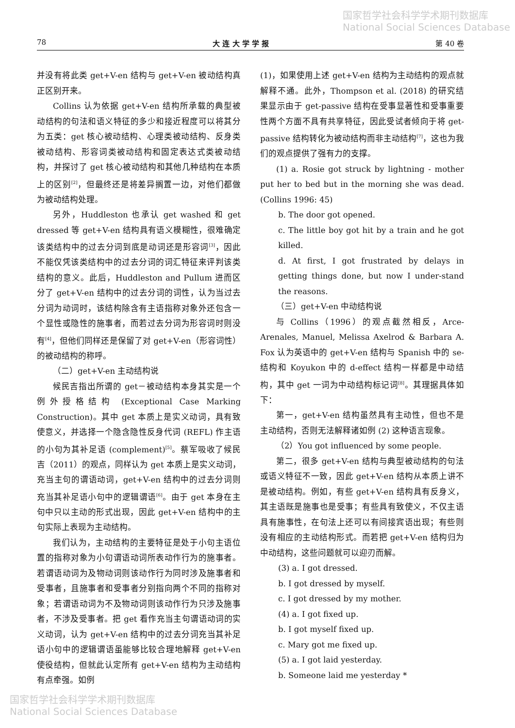国家哲学社会科学学术期刊数据库
National Social Sciences Database
78 大 连 大 学 学 报 第 40 卷
并没有将此类 get+V-en 结构与 get+V-en 被动结构真正区别开来。
Collins 认为依据 get+V-en 结构所承载的典型被动结构的句法和语义特征的多少和接近程度可以将其分为五类：get 核心被动结构、心理类被动结构、反身类被动结构、形容词类被动结构和固定表达式类被动结构，并探讨了 get 核心被动结构和其他几种结构在本质上的区别<sup>[2]</sup>，但最终还是将差异搁置一边，对他们都做为被动结构处理。
另外，Huddleston 也承认 get washed 和 get dressed 等 get+V-en 结构具有语义模糊性，很难确定该类结构中的过去分词到底是动词还是形容词<sup>[3]</sup>，因此不能仅凭该类结构中的过去分词的词汇特征来评判该类结构的意义。此后，Huddleston and Pullum 进而区分了 get+V-en 结构中的过去分词的词性，认为当过去分词为动词时，该结构除含有主语指称对象外还包含一个显性或隐性的施事者，而若过去分词为形容词时则没有<sup>[4]</sup>，但他们同样还是保留了对 get+V-en（形容词性）的被动结构的称呼。
（二）get+V-en 主动结构说
候民吉指出所谓的 get－被动结构本身其实是一个例外授格结构 (Exceptional Case Marking Construction)。其中 get 本质上是实义动词，具有致使意义，并选择一个隐含隐性反身代词 (REFL) 作主语的小句为其补足语 (complement)<sup>[5]</sup>。蔡军吸收了候民吉（2011）的观点，同样认为 get 本质上是实义动词，充当主句的谓语动词，get+V-en 结构中的过去分词则充当其补足语小句中的逻辑谓语<sup>[6]</sup>。由于 get 本身在主句中只以主动的形式出现，因此 get+V-en 结构中的主句实际上表现为主动结构。
我们认为，主动结构的主要特征是处于小句主语位置的指称对象为小句谓语动词所表动作行为的施事者。若谓语动词为及物动词则该动作行为同时涉及施事者和受事者，且施事者和受事者分别指向两个不同的指称对象；若谓语动词为不及物动词则该动作行为只涉及施事者，不涉及受事者。把 get 看作充当主句谓语动词的实义动词，认为 get+V-en 结构中的过去分词充当其补足语小句中的逻辑谓语虽能够比较合理地解释 get+V-en 使役结构，但就此认定所有 get+V-en 结构为主动结构有点牵强。如例
(1)，如果使用上述 get+V-en 结构为主动结构的观点就解释不通。此外，Thompson et al. (2018) 的研究结果显示由于 get-passive 结构在受事显著性和受事重要性两个方面不具有共享特征，因此受试者倾向于将 get-passive 结构转化为被动结构而非主动结构<sup>[7]</sup>，这也为我们的观点提供了强有力的支撑。
(1) a. Rosie got struck by lightning - mother put her to bed but in the morning she was dead. (Collins 1996: 45)
b. The door got opened.
c. The little boy got hit by a train and he got killed.
d. At first, I got frustrated by delays in getting things done, but now I under-stand the reasons.
（三）get+V-en 中动结构说
与 Collins（1996）的观点截然相反，Arce-Arenales, Manuel, Melissa Axelrod & Barbara A. Fox 认为英语中的 get+V-en 结构与 Spanish 中的 se- 结构和 Koyukon 中的 d-effect 结构一样都是中动结构，其中 get 一词为中动结构标记词<sup>[8]</sup>。其理据具体如下：
第一，get+V-en 结构虽然具有主动性，但也不是主动结构，否则无法解释诸如例 (2) 这种语言现象。
（2）You got influenced by some people.
第二，很多 get+V-en 结构与典型被动结构的句法或语义特征不一致，因此 get+V-en 结构从本质上讲不是被动结构。例如，有些 get+V-en 结构具有反身义，其主语既是施事也是受事；有些具有致使义，不仅主语具有施事性，在句法上还可以有间接宾语出现；有些则没有相应的主动结构形式。而若把 get+V-en 结构归为中动结构，这些问题就可以迎刃而解。
(3) a. I got dressed.
b. I got dressed by myself.
c. I got dressed by my mother.
(4) a. I got fixed up.
b. I got myself fixed up.
c. Mary got me fixed up.
(5) a. I got laid yesterday.
b. Someone laid me yesterday *
国家哲学社会科学学术期刊数据库
National Social Sciences Database